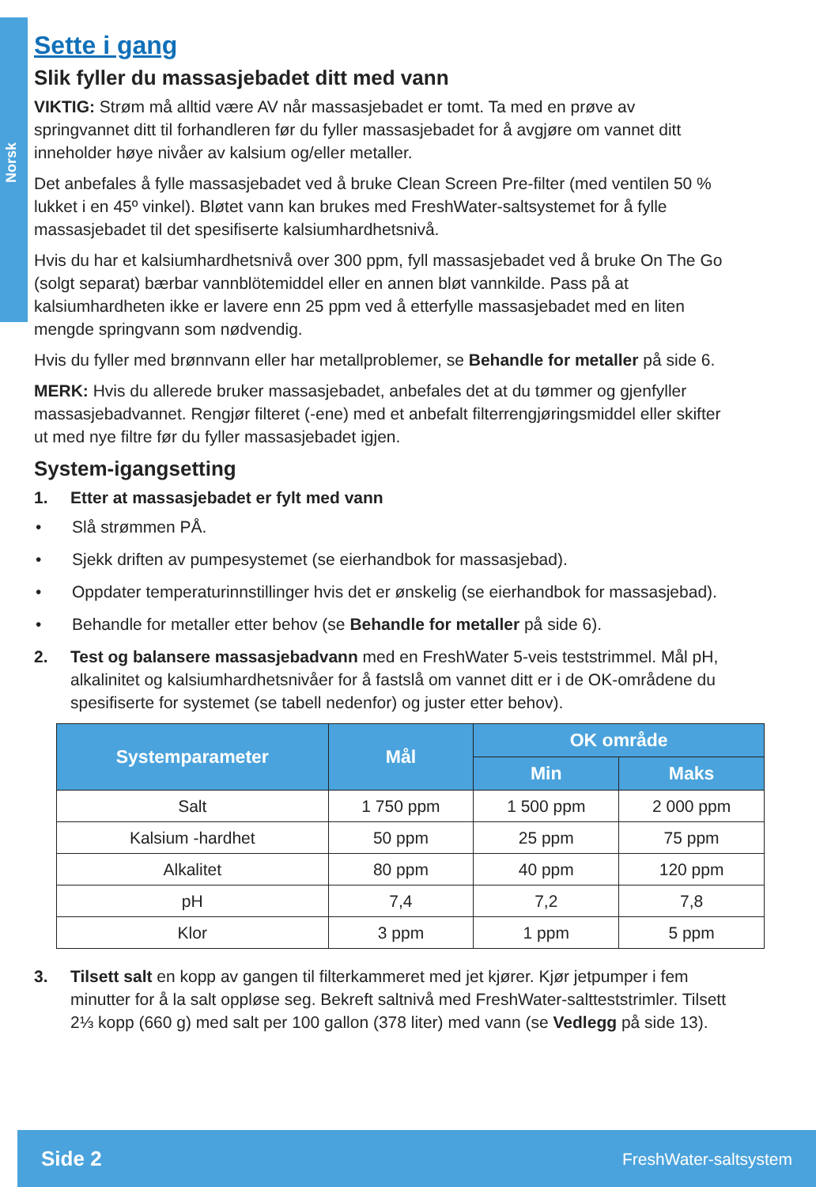Norsk
Sette i gang
Slik fyller du massasjebadet ditt med vann
VIKTIG: Strøm må alltid være AV når massasjebadet er tomt. Ta med en prøve av springvannet ditt til forhandleren før du fyller massasjebadet for å avgjøre om vannet ditt inneholder høye nivåer av kalsium og/eller metaller.
Det anbefales å fylle massasjebadet ved å bruke Clean Screen Pre-filter (med ventilen 50 % lukket i en 45º vinkel). Bløtet vann kan brukes med FreshWater-saltsystemet for å fylle massasjebadet til det spesifiserte kalsiumhardhetsnivå.
Hvis du har et kalsiumhardhetsnivå over 300 ppm, fyll massasjebadet ved å bruke On The Go (solgt separat) bærbar vannblötemiddel eller en annen bløt vannkilde. Pass på at kalsiumhardheten ikke er lavere enn 25 ppm ved å etterfylle massasjebadet med en liten mengde springvann som nødvendig.
Hvis du fyller med brønnvann eller har metallproblemer, se Behandle for metaller på side 6.
MERK: Hvis du allerede bruker massasjebadet, anbefales det at du tømmer og gjenfyller massasjebadvannet. Rengjør filteret (-ene) med et anbefalt filterrengjøringsmiddel eller skifter ut med nye filtre før du fyller massasjebadet igjen.
System-igangsetting
1. Etter at massasjebadet er fylt med vann
• Slå strømmen PÅ.
• Sjekk driften av pumpesystemet (se eierhandbok for massasjebad).
• Oppdater temperaturinnstillinger hvis det er ønskelig (se eierhandbok for massasjebad).
• Behandle for metaller etter behov (se Behandle for metaller på side 6).
2. Test og balansere massasjebadvann med en FreshWater 5-veis teststrimmel. Mål pH, alkalinitet og kalsiumhardhetsnivåer for å fastslå om vannet ditt er i de OK-områdene du spesifiserte for systemet (se tabell nedenfor) og juster etter behov).
| Systemparameter | Mål | OK område | |
| --- | --- | --- | --- |
| | | Min | Maks |
| Salt | 1 750 ppm | 1 500 ppm | 2 000 ppm |
| Kalsium -hardhet | 50 ppm | 25 ppm | 75 ppm |
| Alkalitet | 80 ppm | 40 ppm | 120 ppm |
| pH | 7,4 | 7,2 | 7,8 |
| Klor | 3 ppm | 1 ppm | 5 ppm |
3. Tilsett salt en kopp av gangen til filterkammeret med jet kjører. Kjør jetpumper i fem minutter for å la salt oppløse seg. Bekreft saltnivå med FreshWater-saltteststrimler. Tilsett 2⅓ kopp (660 g) med salt per 100 gallon (378 liter) med vann (se Vedlegg på side 13).
Side 2 FreshWater-saltsystem